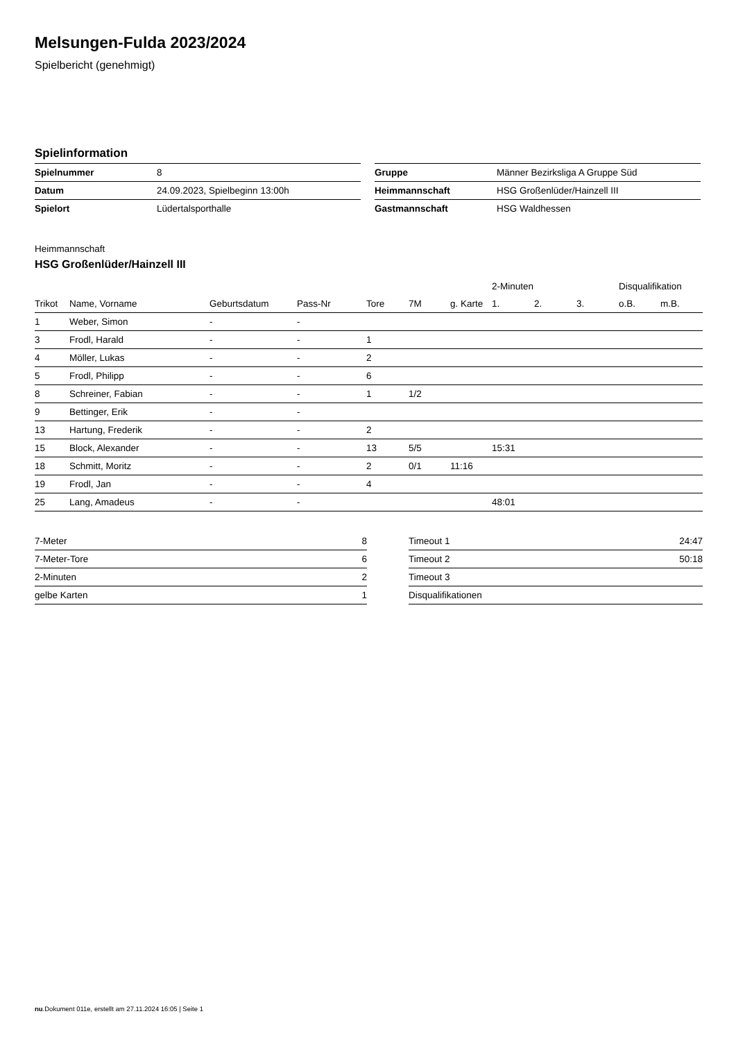Melsungen-Fulda 2023/2024
Spielbericht (genehmigt)
Spielinformation
| Spielnummer | 8 |
| Datum | 24.09.2023, Spielbeginn 13:00h |
| Spielort | Lüdertalsporthalle |
| Gruppe | Männer Bezirksliga A Gruppe Süd |
| Heimmannschaft | HSG Großenlüder/Hainzell III |
| Gastmannschaft | HSG Waldhessen |
Heimmannschaft
HSG Großenlüder/Hainzell III
| | | | | | | | 2-Minuten | | | Disqualifikation | |
| --- | --- | --- | --- | --- | --- | --- | --- | --- | --- | --- | --- |
| Trikot | Name, Vorname | Geburtsdatum | Pass-Nr | Tore | 7M | g. Karte | 1. | 2. | 3. | o.B. | m.B. |
| 1 | Weber, Simon | - | - | | | | | | | | |
| 3 | Frodl, Harald | - | - | 1 | | | | | | | |
| 4 | Möller, Lukas | - | - | 2 | | | | | | | |
| 5 | Frodl, Philipp | - | - | 6 | | | | | | | |
| 8 | Schreiner, Fabian | - | - | 1 | 1/2 | | | | | | |
| 9 | Bettinger, Erik | - | - | | | | | | | | |
| 13 | Hartung, Frederik | - | - | 2 | | | | | | | |
| 15 | Block, Alexander | - | - | 13 | 5/5 | | 15:31 | | | | |
| 18 | Schmitt, Moritz | - | - | 2 | 0/1 | 11:16 | | | | | |
| 19 | Frodl, Jan | - | - | 4 | | | | | | | |
| 25 | Lang, Amadeus | - | - | | | | 48:01 | | | | |
| 7-Meter | 8 |
| 7-Meter-Tore | 6 |
| 2-Minuten | 2 |
| gelbe Karten | 1 |
| Timeout 1 | 24:47 |
| Timeout 2 | 50:18 |
| Timeout 3 | |
| Disqualifikationen | |
nu.Dokument 011e, erstellt am 27.11.2024 16:05 | Seite 1